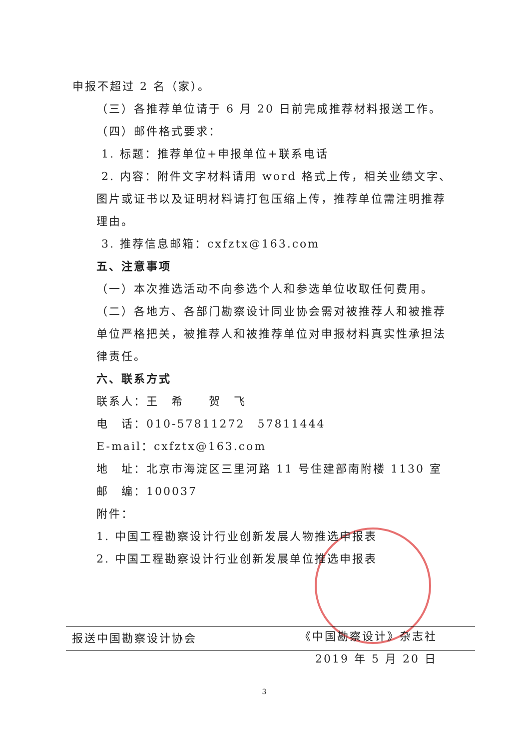申报不超过 2 名（家）。
（三）各推荐单位请于 6 月 20 日前完成推荐材料报送工作。
（四）邮件格式要求：
1. 标题：推荐单位+申报单位+联系电话
2. 内容：附件文字材料请用 word 格式上传，相关业绩文字、图片或证书以及证明材料请打包压缩上传，推荐单位需注明推荐理由。
3. 推荐信息邮箱：cxfztx@163.com
五、注意事项
（一）本次推选活动不向参选个人和参选单位收取任何费用。
（二）各地方、各部门勘察设计同业协会需对被推荐人和被推荐单位严格把关，被推荐人和被推荐单位对申报材料真实性承担法律责任。
六、联系方式
联系人：王　希　　贺　飞
电　话：010-57811272　57811444
E-mail：cxfztx@163.com
地　址：北京市海淀区三里河路 11 号住建部南附楼 1130 室
邮　编：100037
附件：
1. 中国工程勘察设计行业创新发展人物推选申报表
2. 中国工程勘察设计行业创新发展单位推选申报表
《中国勘察设计》杂志社
2019 年 5 月 20 日
报送中国勘察设计协会
3